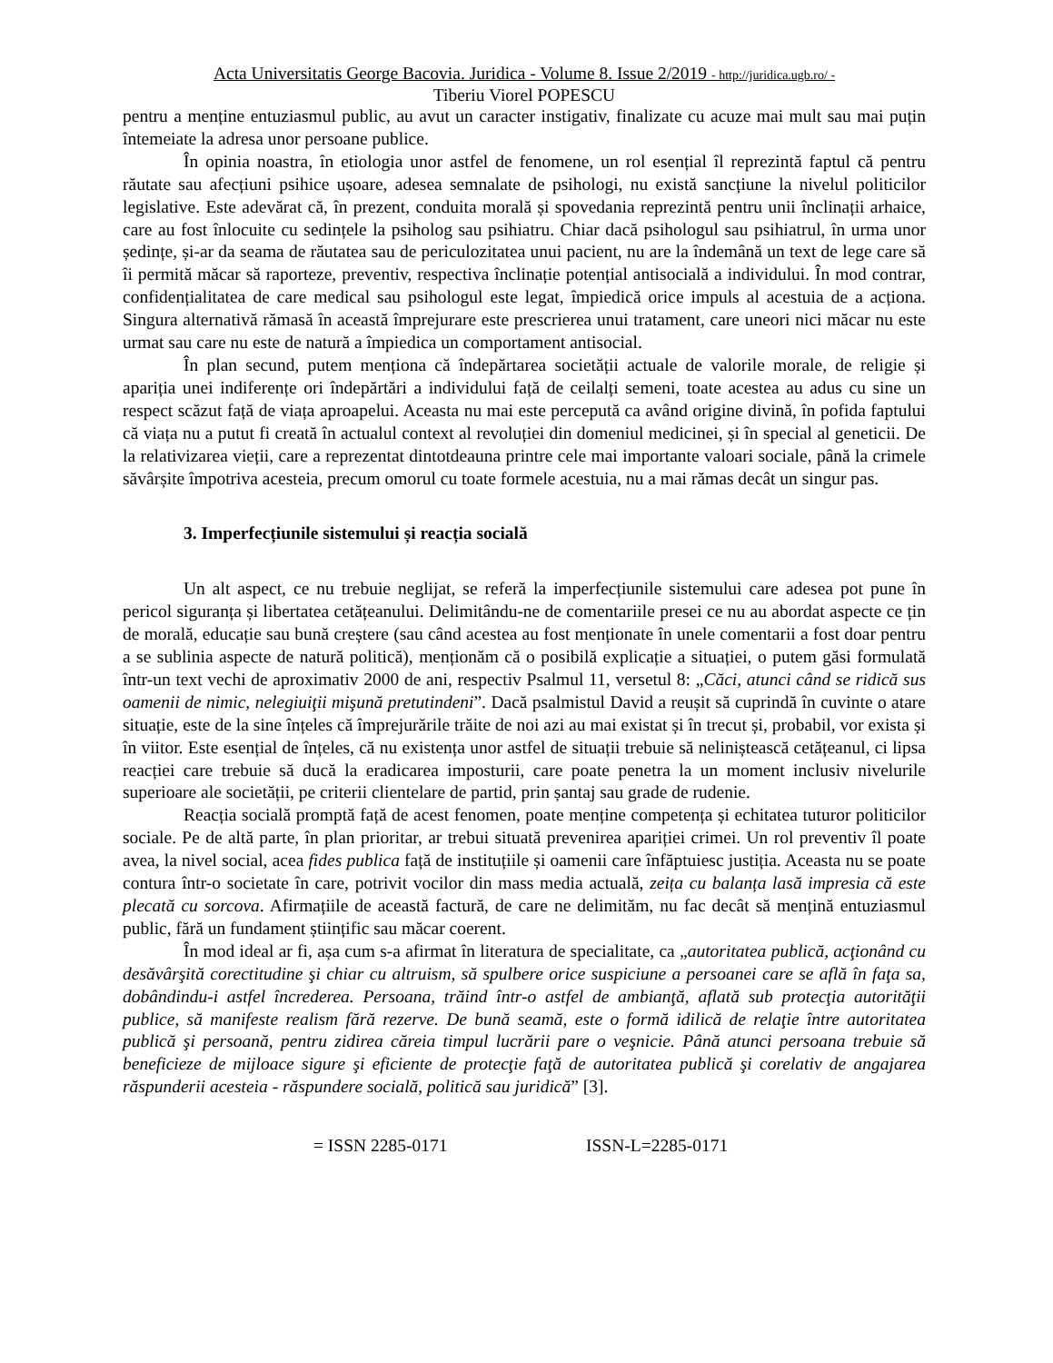Acta Universitatis George Bacovia. Juridica - Volume 8. Issue 2/2019 - http://juridica.ugb.ro/ -
Tiberiu Viorel POPESCU
pentru a menține entuziasmul public, au avut un caracter instigativ, finalizate cu acuze mai mult sau mai puțin întemeiate la adresa unor persoane publice.
În opinia noastra, în etiologia unor astfel de fenomene, un rol esențial îl reprezintă faptul că pentru răutate sau afecțiuni psihice ușoare, adesea semnalate de psihologi, nu există sancțiune la nivelul politicilor legislative. Este adevărat că, în prezent, conduita morală și spovedania reprezintă pentru unii înclinații arhaice, care au fost înlocuite cu sedințele la psiholog sau psihiatru. Chiar dacă psihologul sau psihiatrul, în urma unor ședințe, și-ar da seama de răutatea sau de periculozitatea unui pacient, nu are la îndemână un text de lege care să îi permită măcar să raporteze, preventiv, respectiva înclinație potențial antisocială a individului. În mod contrar, confidențialitatea de care medical sau psihologul este legat, împiedică orice impuls al acestuia de a acționa. Singura alternativă rămasă în această împrejurare este prescrierea unui tratament, care uneori nici măcar nu este urmat sau care nu este de natură a împiedica un comportament antisocial.
În plan secund, putem menționa că îndepărtarea societății actuale de valorile morale, de religie și apariția unei indiferențe ori îndepărtări a individului față de ceilalți semeni, toate acestea au adus cu sine un respect scăzut față de viața aproapelui. Aceasta nu mai este percepută ca având origine divină, în pofida faptului că viața nu a putut fi creată în actualul context al revoluției din domeniul medicinei, și în special al geneticii. De la relativizarea vieții, care a reprezentat dintotdeauna printre cele mai importante valoari sociale, până la crimele săvârșite împotriva acesteia, precum omorul cu toate formele acestuia, nu a mai rămas decât un singur pas.
3. Imperfecțiunile sistemului și reacția socială
Un alt aspect, ce nu trebuie neglijat, se referă la imperfecțiunile sistemului care adesea pot pune în pericol siguranța și libertatea cetățeanului. Delimitându-ne de comentariile presei ce nu au abordat aspecte ce țin de morală, educație sau bună creștere (sau când acestea au fost menționate în unele comentarii a fost doar pentru a se sublinia aspecte de natură politică), menționăm că o posibilă explicație a situației, o putem găsi formulată într-un text vechi de aproximativ 2000 de ani, respectiv Psalmul 11, versetul 8: „Căci, atunci când se ridică sus oamenii de nimic, nelegiuiţii mişună pretutindeni”. Dacă psalmistul David a reușit să cuprindă în cuvinte o atare situație, este de la sine înțeles că împrejurările trăite de noi azi au mai existat și în trecut și, probabil, vor exista și în viitor. Este esențial de înțeles, că nu existența unor astfel de situații trebuie să neliniștească cetățeanul, ci lipsa reacției care trebuie să ducă la eradicarea imposturii, care poate penetra la un moment inclusiv nivelurile superioare ale societății, pe criterii clientelare de partid, prin șantaj sau grade de rudenie.
Reacția socială promptă față de acest fenomen, poate menține competența și echitatea tuturor politicilor sociale. Pe de altă parte, în plan prioritar, ar trebui situată prevenirea apariției crimei. Un rol preventiv îl poate avea, la nivel social, acea fides publica față de instituțiile și oamenii care înfăptuiesc justiția. Aceasta nu se poate contura într-o societate în care, potrivit vocilor din mass media actuală, zeița cu balanța lasă impresia că este plecată cu sorcova. Afirmațiile de această factură, de care ne delimităm, nu fac decât să mențină entuziasmul public, fără un fundament științific sau măcar coerent.
În mod ideal ar fi, așa cum s-a afirmat în literatura de specialitate, ca „autoritatea publică, acţionând cu desăvârşită corectitudine şi chiar cu altruism, să spulbere orice suspiciune a persoanei care se află în faţa sa, dobândindu-i astfel încrederea. Persoana, trăind într-o astfel de ambianţă, aflată sub protecţia autorităţii publice, să manifeste realism fără rezerve. De bună seamă, este o formă idilică de relaţie între autoritatea publică şi persoană, pentru zidirea căreia timpul lucrării pare o veşnicie. Până atunci persoana trebuie să beneficieze de mijloace sigure şi eficiente de protecţie faţă de autoritatea publică şi corelativ de angajarea răspunderii acesteia - răspundere socială, politică sau juridică” [3].
= ISSN 2285-0171 ISSN-L=2285-0171